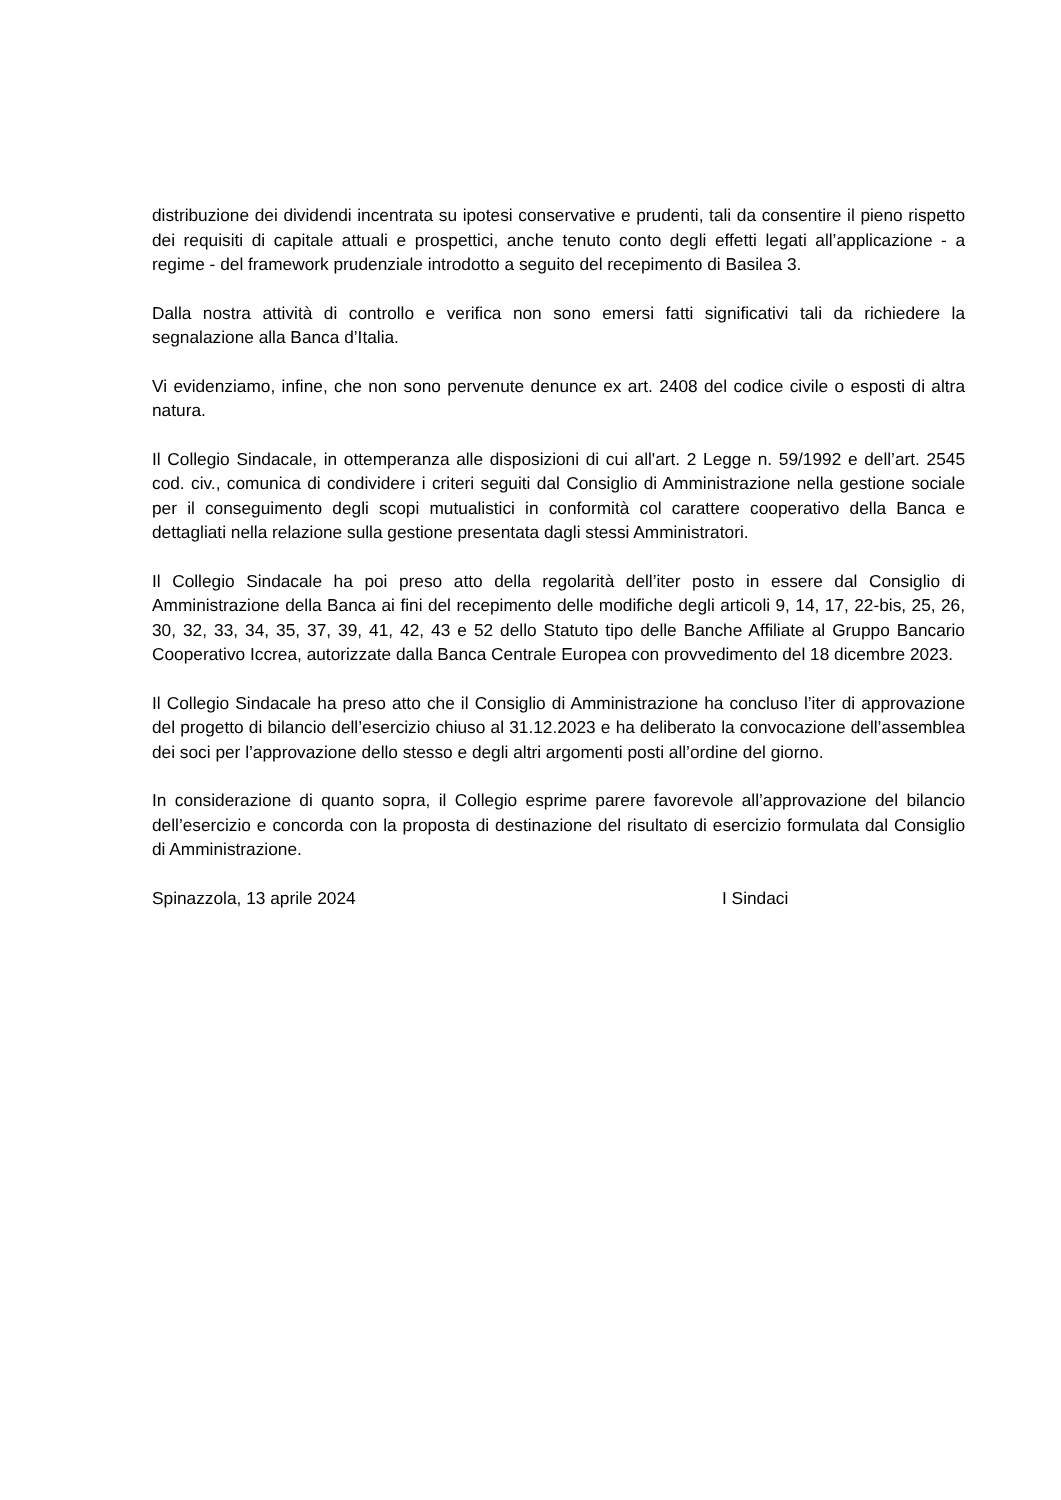distribuzione dei dividendi incentrata su ipotesi conservative e prudenti, tali da consentire il pieno rispetto dei requisiti di capitale attuali e prospettici, anche tenuto conto degli effetti legati all’applicazione - a regime - del framework prudenziale introdotto a seguito del recepimento di Basilea 3.
Dalla nostra attività di controllo e verifica non sono emersi fatti significativi tali da richiedere la segnalazione alla Banca d’Italia.
Vi evidenziamo, infine, che non sono pervenute denunce ex art. 2408 del codice civile o esposti di altra natura.
Il Collegio Sindacale, in ottemperanza alle disposizioni di cui all'art. 2 Legge n. 59/1992 e dell’art. 2545 cod. civ., comunica di condividere i criteri seguiti dal Consiglio di Amministrazione nella gestione sociale per il conseguimento degli scopi mutualistici in conformità col carattere cooperativo della Banca e dettagliati nella relazione sulla gestione presentata dagli stessi Amministratori.
Il Collegio Sindacale ha poi preso atto della regolarità dell’iter posto in essere dal Consiglio di Amministrazione della Banca ai fini del recepimento delle modifiche degli articoli 9, 14, 17, 22-bis, 25, 26, 30, 32, 33, 34, 35, 37, 39, 41, 42, 43 e 52 dello Statuto tipo delle Banche Affiliate al Gruppo Bancario Cooperativo Iccrea, autorizzate dalla Banca Centrale Europea con provvedimento del 18 dicembre 2023.
Il Collegio Sindacale ha preso atto che il Consiglio di Amministrazione ha concluso l’iter di approvazione del progetto di bilancio dell’esercizio chiuso al 31.12.2023 e ha deliberato la convocazione dell’assemblea dei soci per l’approvazione dello stesso e degli altri argomenti posti all’ordine del giorno.
In considerazione di quanto sopra, il Collegio esprime parere favorevole all’approvazione del bilancio dell’esercizio e concorda con la proposta di destinazione del risultato di esercizio formulata dal Consiglio di Amministrazione.
Spinazzola, 13 aprile 2024 I Sindaci